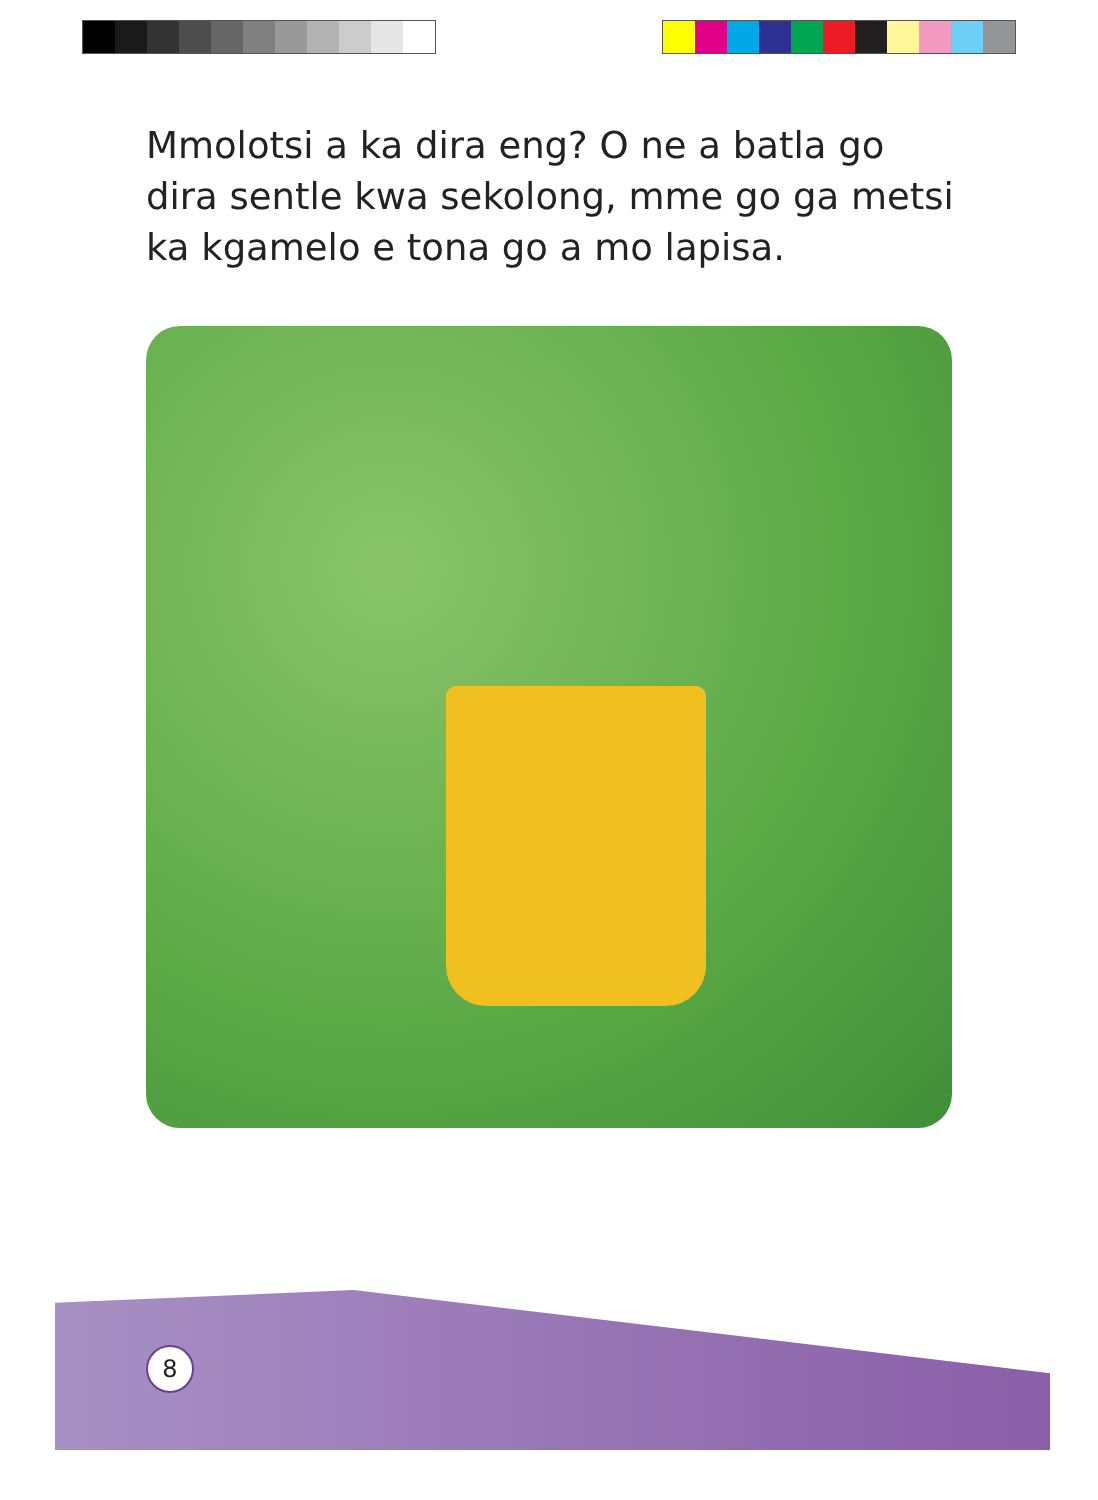Mmolotsi a ka dira eng? O ne a batla go dira sentle kwa sekolong, mme go ga metsi ka kgamelo e tona go a mo lapisa.
8